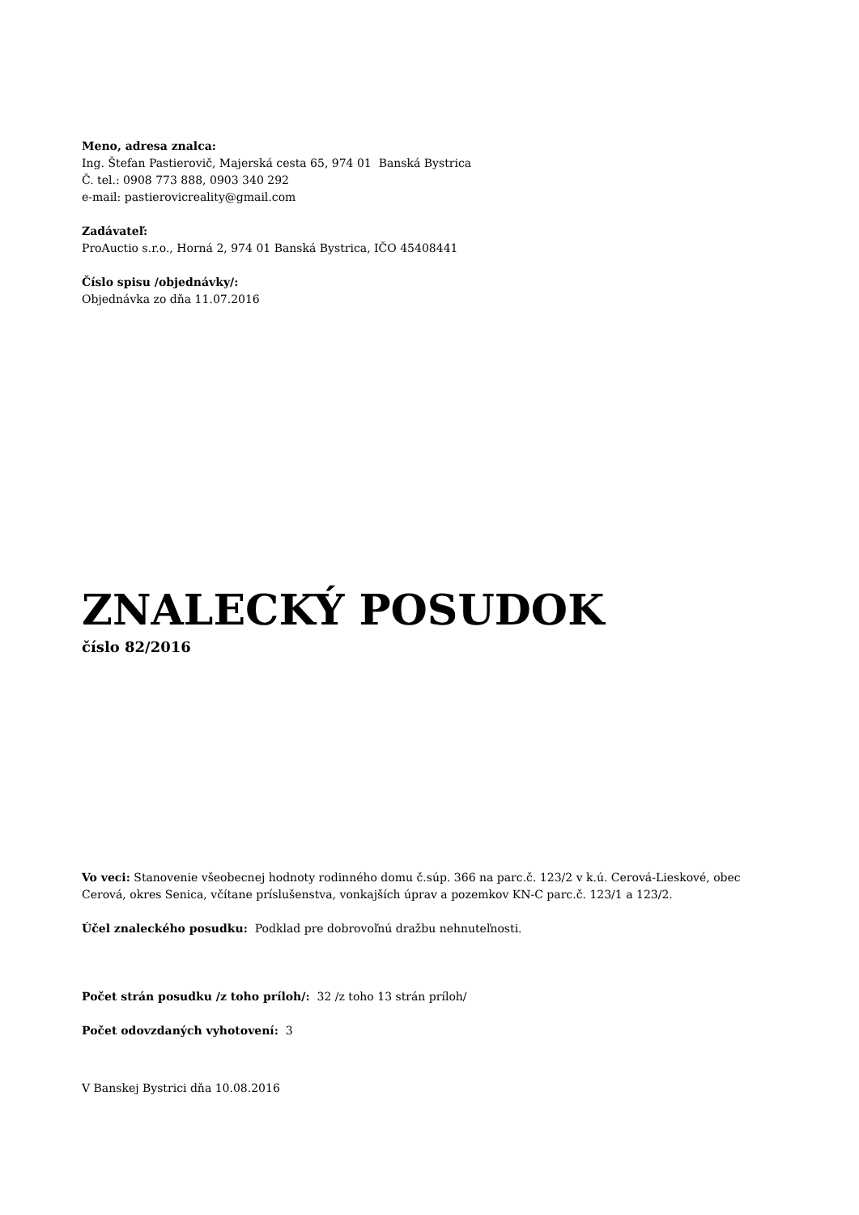Meno, adresa znalca:
Ing. Štefan Pastierovič, Majerská cesta 65, 974 01 Banská Bystrica
Č. tel.: 0908 773 888, 0903 340 292
e-mail: pastierovicreality@gmail.com
Zadávateľ:
ProAuctio s.r.o., Horná 2, 974 01 Banská Bystrica, IČO 45408441
Číslo spisu /objednávky/:
Objednávka zo dňa 11.07.2016
ZNALECKÝ POSUDOK
číslo 82/2016
Vo veci: Stanovenie všeobecnej hodnoty rodinného domu č.súp. 366 na parc.č. 123/2 v k.ú. Cerová-Lieskové, obec Cerová, okres Senica, včítane príslušenstva, vonkajších úprav a pozemkov KN-C parc.č. 123/1 a 123/2.
Účel znaleckého posudku: Podklad pre dobrovoľnú dražbu nehnuteľnosti.
Počet strán posudku /z toho príloh/: 32 /z toho 13 strán príloh/
Počet odovzdaných vyhotovení: 3
V Banskej Bystrici dňa 10.08.2016